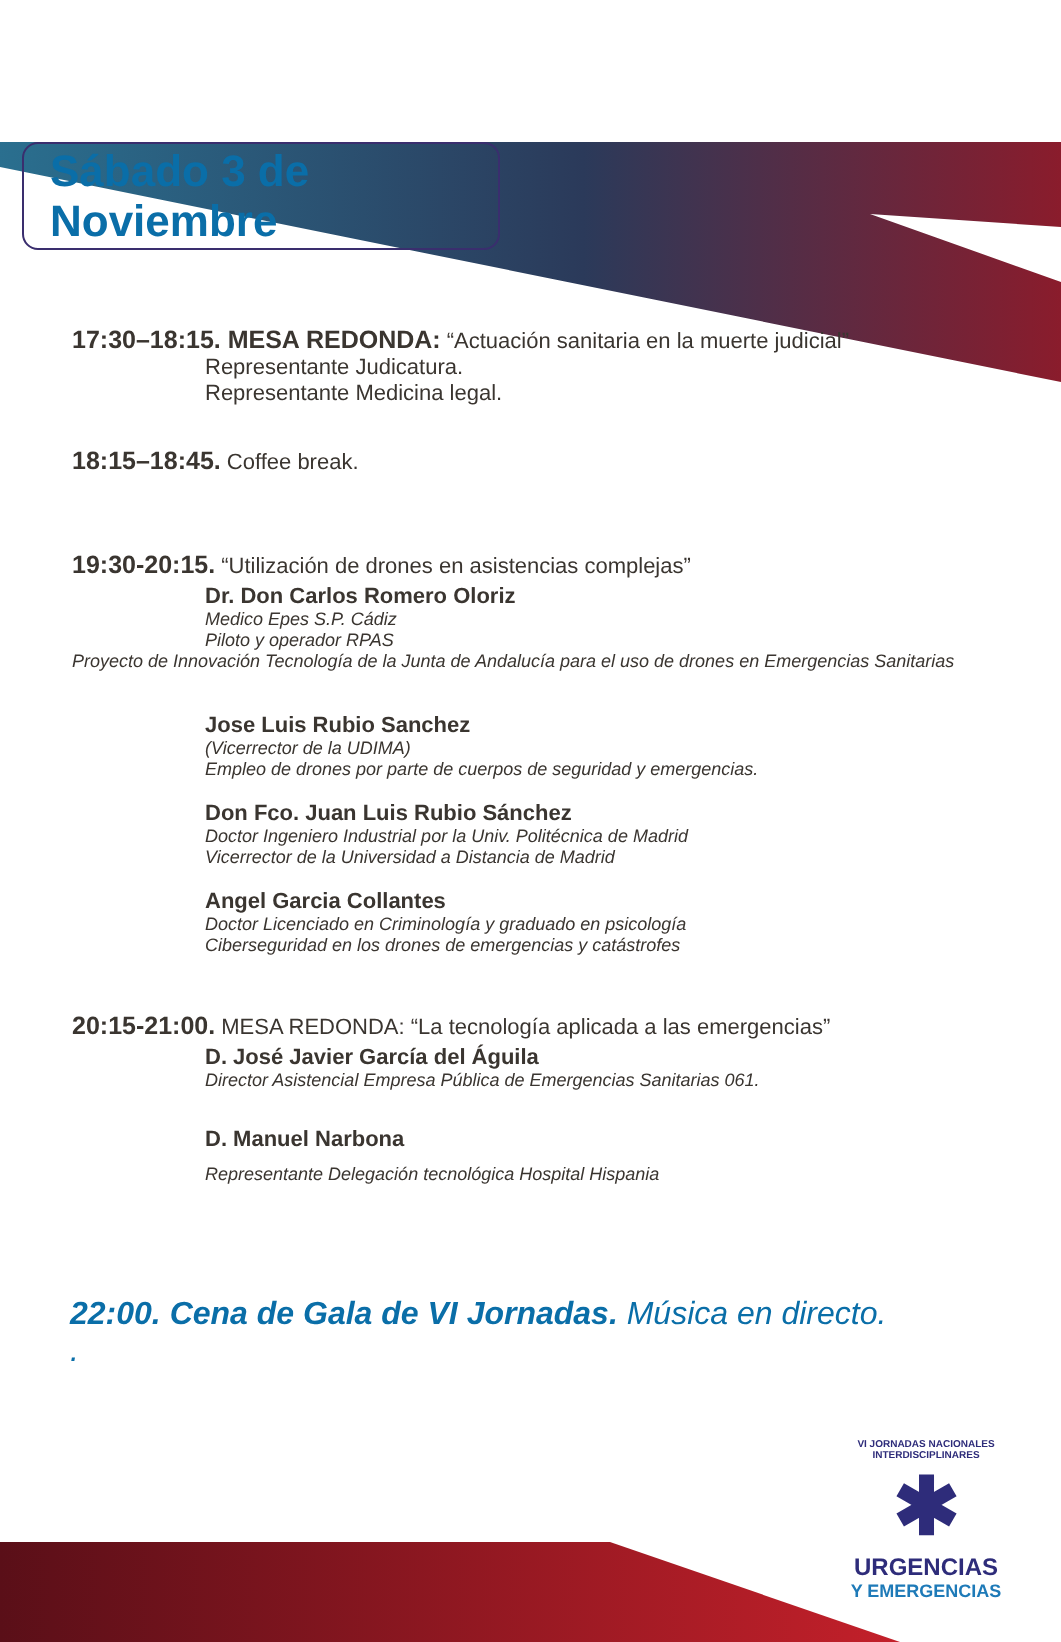Sábado 3 de Noviembre
17:30–18:15. MESA REDONDA: “Actuación sanitaria en la muerte judicial”
Representante Judicatura.
Representante Medicina legal.
18:15–18:45. Coffee break.
19:30-20:15. “Utilización de drones en asistencias complejas”
Dr. Don Carlos Romero Oloriz
Medico Epes S.P. Cádiz
Piloto y operador RPAS
Proyecto de Innovación Tecnología de la Junta de Andalucía para el uso de drones en Emergencias Sanitarias
Jose Luis Rubio Sanchez
(Vicerrector de la UDIMA)
Empleo de drones por parte de cuerpos de seguridad y emergencias.
Don Fco. Juan Luis Rubio Sánchez
Doctor Ingeniero Industrial por la Univ. Politécnica de Madrid
Vicerrector de la Universidad a Distancia de Madrid
Angel Garcia Collantes
Doctor Licenciado en Criminología y graduado en psicología
Ciberseguridad en los drones de emergencias y catástrofes
20:15-21:00. MESA REDONDA: “La tecnología aplicada a las emergencias”
D. José Javier García del Águila
Director Asistencial Empresa Pública de Emergencias Sanitarias 061.
D. Manuel Narbona
Representante Delegación tecnológica Hospital Hispania
22:00. Cena de Gala de VI Jornadas. Música en directo.
.
VI JORNADAS NACIONALES INTERDISCIPLINARES
✱
URGENCIAS
Y EMERGENCIAS